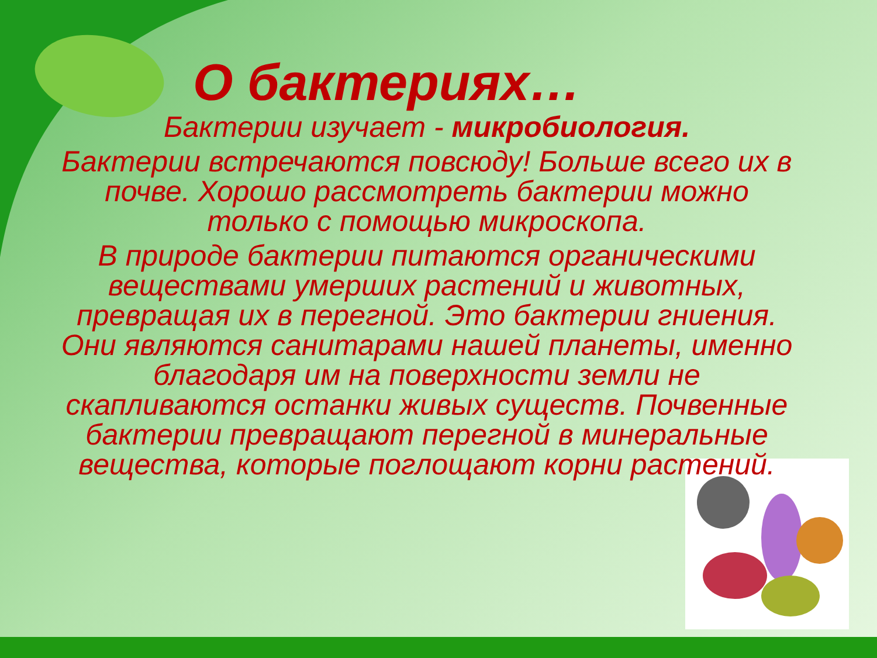О бактериях…
Бактерии изучает - микробиология.
Бактерии встречаются повсюду! Больше всего их в почве. Хорошо рассмотреть бактерии можно только с помощью микроскопа.
В природе бактерии питаются органическими веществами умерших растений и животных, превращая их в перегной. Это бактерии гниения. Они являются санитарами нашей планеты, именно благодаря им на поверхности земли не скапливаются останки живых существ. Почвенные бактерии превращают перегной в минеральные вещества, которые поглощают корни растений.